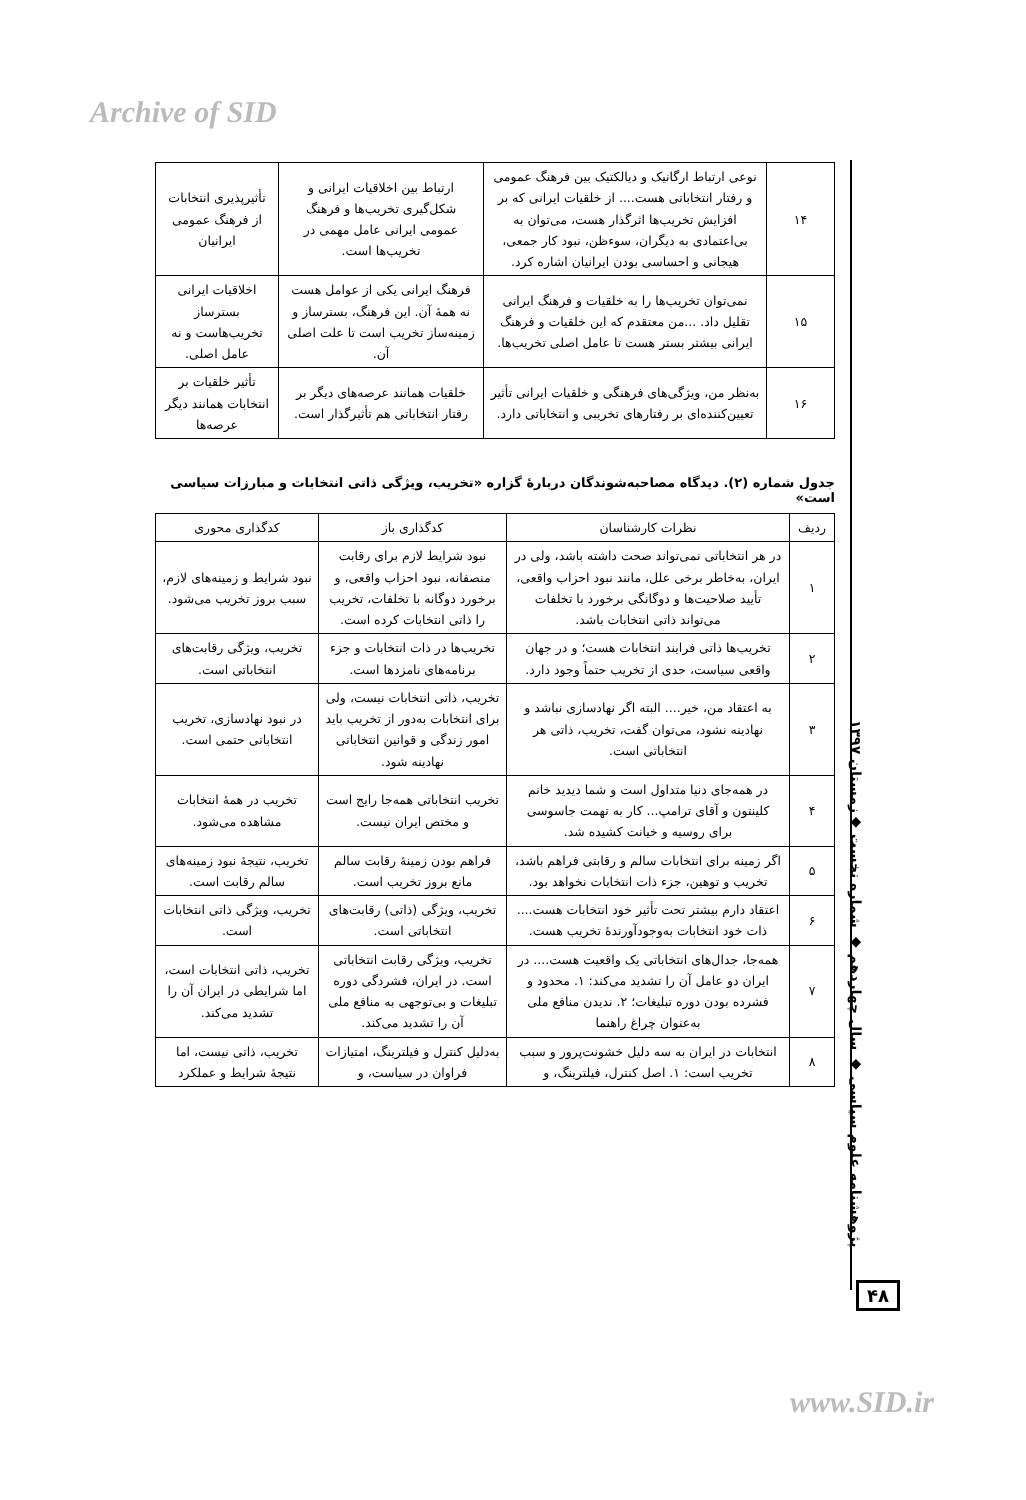Archive of SID
| ۱۴ | نوعی ارتباط ارگانیک و دیالکتیک بین فرهنگ عمومی و رفتار انتخاباتی هست.... از خلقیات ایرانی که بر افزایش تخریب‌ها اثرگذار هست، می‌توان به بی‌اعتمادی به دیگران، سوءظن، نبود کار جمعی، هیجانی و احساسی بودن ایرانیان اشاره کرد. | ارتباط بین اخلاقیات ایرانی و شکل‌گیری تخریب‌ها و فرهنگ عمومی ایرانی عامل مهمی در تخریب‌ها است. | تأثیرپذیری انتخابات از فرهنگ عمومی ایرانیان |
| ۱۵ | نمی‌توان تخریب‌ها را به خلقیات و فرهنگ ایرانی تقلیل داد. ...من معتقدم که این خلقیات و فرهنگ ایرانی بیشتر بستر هست تا عامل اصلی تخریب‌ها. | فرهنگ ایرانی یکی از عوامل هست نه همهٔ آن. این فرهنگ، بسترساز و زمینه‌ساز تخریب است تا علت اصلی آن. | اخلاقیات ایرانی بسترساز تخریب‌هاست و نه عامل اصلی. |
| ۱۶ | به‌نظر من، ویژگی‌های فرهنگی و خلقیات ایرانی تأثیر تعیین‌کننده‌ای بر رفتارهای تخریبی و انتخاباتی دارد. | خلقیات همانند عرصه‌های دیگر بر رفتار انتخاباتی هم تأثیرگذار است. | تأثیر خلقیات بر انتخابات همانند دیگر عرصه‌ها |
جدول شماره (۲). دیدگاه مصاحبه‌شوندگان دربارهٔ گزاره «تخریب، ویژگی ذاتی انتخابات و مبارزات سیاسی است»
| ردیف | نظرات کارشناسان | کدگذاری باز | کدگذاری محوری |
| --- | --- | --- | --- |
| ۱ | در هر انتخاباتی نمی‌تواند صحت داشته باشد، ولی در ایران، به‌خاطر برخی علل، مانند نبود احزاب واقعی، تأیید صلاحیت‌ها و دوگانگی برخورد با تخلفات می‌تواند ذاتی انتخابات باشد. | نبود شرایط لازم برای رقابت منصفانه، نبود احزاب واقعی، و برخورد دوگانه با تخلفات، تخریب را ذاتی انتخابات کرده است. | نبود شرایط و زمینه‌های لازم، سبب بروز تخریب می‌شود. |
| ۲ | تخریب‌ها ذاتی فرایند انتخابات هست؛ و در جهان واقعی سیاست، حدی از تخریب حتماً وجود دارد. | تخریب‌ها در ذات انتخابات و جزء برنامه‌های نامزدها است. | تخریب، ویژگی رقابت‌های انتخاباتی است. |
| ۳ | به اعتقاد من، خیر.... البته اگر نهادسازی نباشد و نهادینه نشود، می‌توان گفت، تخریب، ذاتی هر انتخاباتی است. | تخریب، ذاتی انتخابات نیست، ولی برای انتخابات به‌دور از تخریب باید امور زندگی و قوانین انتخاباتی نهادینه شود. | در نبود نهادسازی، تخریب انتخاباتی حتمی است. |
| ۴ | در همه‌جای دنیا متداول است و شما دیدید خانم کلینتون و آقای ترامپ... کار به تهمت جاسوسی برای روسیه و خیانت کشیده شد. | تخریب انتخاباتی همه‌جا رایج است و مختص ایران نیست. | تخریب در همهٔ انتخابات مشاهده می‌شود. |
| ۵ | اگر زمینه برای انتخابات سالم و رقابتی فراهم باشد، تخریب و توهین، جزء ذات انتخابات نخواهد بود. | فراهم بودن زمینهٔ رقابت سالم مانع بروز تخریب است. | تخریب، نتیجهٔ نبود زمینه‌های سالم رقابت است. |
| ۶ | اعتقاد دارم بیشتر تحت تأثیر خود انتخابات هست.... ذات خود انتخابات به‌وجودآورندهٔ تخریب هست. | تخریب، ویژگی (ذاتی) رقابت‌های انتخاباتی است. | تخریب، ویژگی ذاتی انتخابات است. |
| ۷ | همه‌جا، جدال‌های انتخاباتی یک واقعیت هست.... در ایران دو عامل آن را تشدید می‌کند: ۱. محدود و فشرده بودن دوره تبلیغات؛ ۲. ندیدن منافع ملی به‌عنوان چراغ راهنما | تخریب، ویژگی رقابت انتخاباتی است. در ایران، فشردگی دوره تبلیغات و بی‌توجهی به منافع ملی آن را تشدید می‌کند. | تخریب، ذاتی انتخابات است، اما شرایطی در ایران آن را تشدید می‌کند. |
| ۸ | انتخابات در ایران به سه دلیل خشونت‌پرور و سبب تخریب است: ۱. اصل کنترل، فیلترینگ، و | به‌دلیل کنترل و فیلترینگ، امتیازات فراوان در سیاست، و | تخریب، ذاتی نیست، اما نتیجهٔ شرایط و عملکرد |
پژوهشنامه علوم سیاسی ◆ سال چهاردهم ◆ شماره نخست ◆زمستان ۱۳۹۷
۴۸
www.SID.ir